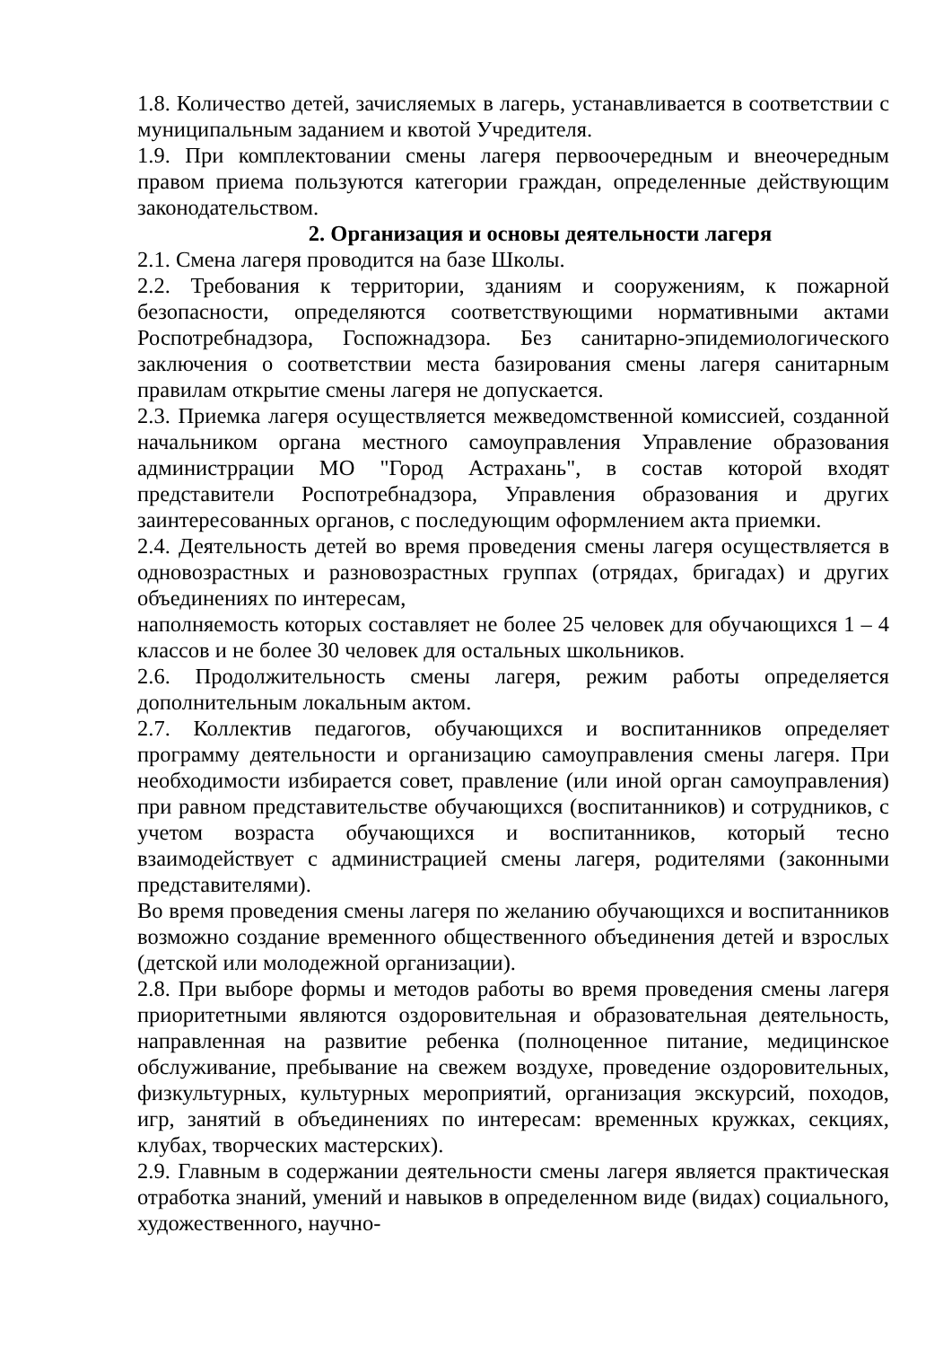1.8. Количество детей, зачисляемых в лагерь, устанавливается в соответствии с муниципальным заданием и квотой Учредителя.
1.9. При комплектовании смены лагеря первоочередным и внеочередным правом приема пользуются категории граждан, определенные действующим законодательством.
2. Организация и основы деятельности лагеря
2.1. Смена лагеря проводится на базе Школы.
2.2. Требования к территории, зданиям и сооружениям, к пожарной безопасности, определяются соответствующими нормативными актами Роспотребнадзора, Госпожнадзора. Без санитарно-эпидемиологического заключения о соответствии места базирования смены лагеря санитарным правилам открытие смены лагеря не допускается.
2.3. Приемка лагеря осуществляется межведомственной комиссией, созданной начальником органа местного самоуправления Управление образования администррации МО "Город Астрахань", в состав которой входят представители Роспотребнадзора, Управления образования и других заинтересованных органов, с последующим оформлением акта приемки.
2.4. Деятельность детей во время проведения смены лагеря осуществляется в одновозрастных и разновозрастных группах (отрядах, бригадах) и других объединениях по интересам,
наполняемость которых составляет не более 25 человек для обучающихся 1 – 4 классов и не более 30 человек для остальных школьников.
2.6. Продолжительность смены лагеря, режим работы определяется дополнительным локальным актом.
2.7. Коллектив педагогов, обучающихся и воспитанников определяет программу деятельности и организацию самоуправления смены лагеря. При необходимости избирается совет, правление (или иной орган самоуправления) при равном представительстве обучающихся (воспитанников) и сотрудников, с учетом возраста обучающихся и воспитанников, который тесно взаимодействует с администрацией смены лагеря, родителями (законными представителями).
Во время проведения смены лагеря по желанию обучающихся и воспитанников возможно создание временного общественного объединения детей и взрослых (детской или молодежной организации).
2.8. При выборе формы и методов работы во время проведения смены лагеря приоритетными являются оздоровительная и образовательная деятельность, направленная на развитие ребенка (полноценное питание, медицинское обслуживание, пребывание на свежем воздухе, проведение оздоровительных, физкультурных, культурных мероприятий, организация экскурсий, походов, игр, занятий в объединениях по интересам: временных кружках, секциях, клубах, творческих мастерских).
2.9. Главным в содержании деятельности смены лагеря является практическая отработка знаний, умений и навыков в определенном виде (видах) социального, художественного, научно-